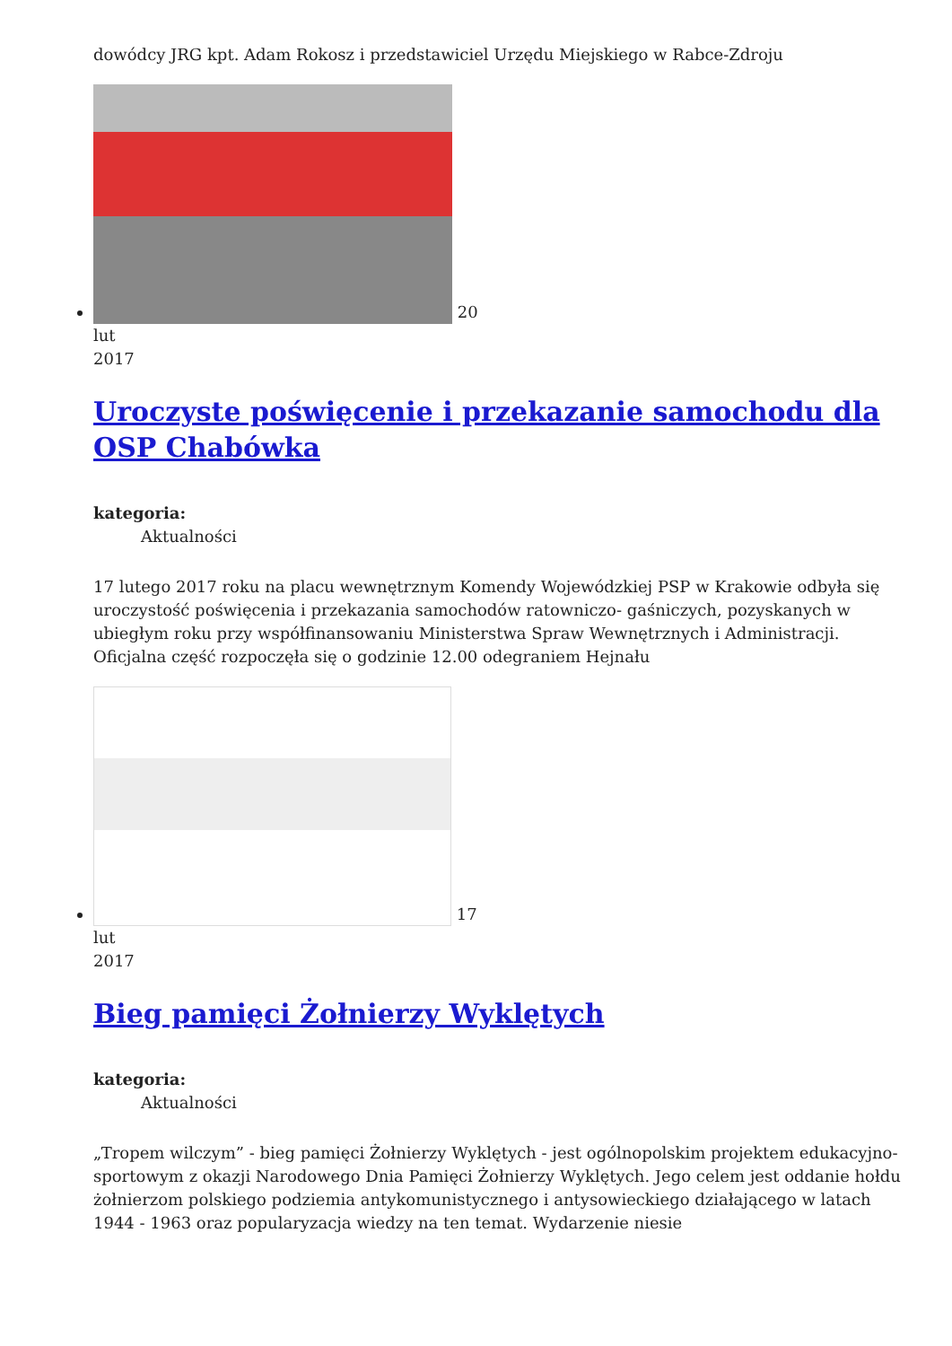dowódcy JRG kpt. Adam Rokosz i przedstawiciel Urzędu Miejskiego w Rabce-Zdroju
20
lut
2017
Uroczyste poświęcenie i przekazanie samochodu dla OSP Chabówka
kategoria:
Aktualności
17 lutego 2017 roku na placu wewnętrznym Komendy Wojewódzkiej PSP w Krakowie odbyła się uroczystość poświęcenia i przekazania samochodów ratowniczo- gaśniczych, pozyskanych w ubiegłym roku przy współfinansowaniu Ministerstwa Spraw Wewnętrznych i Administracji. Oficjalna część rozpoczęła się o godzinie 12.00 odegraniem Hejnału
17
lut
2017
Bieg pamięci Żołnierzy Wyklętych
kategoria:
Aktualności
„Tropem wilczym” - bieg pamięci Żołnierzy Wyklętych - jest ogólnopolskim projektem edukacyjno-sportowym z okazji Narodowego Dnia Pamięci Żołnierzy Wyklętych. Jego celem jest oddanie hołdu żołnierzom polskiego podziemia antykomunistycznego i antysowieckiego działającego w latach 1944 - 1963 oraz popularyzacja wiedzy na ten temat. Wydarzenie niesie